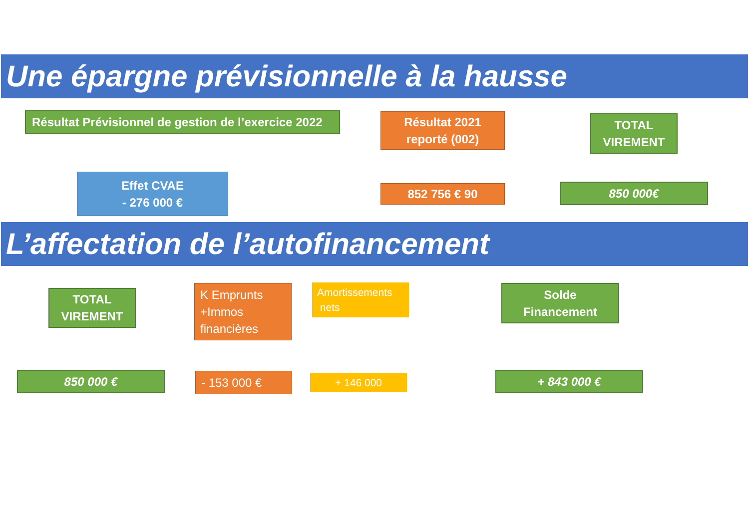Une épargne prévisionnelle à la hausse
Résultat Prévisionnel de gestion de l’exercice 2022
Résultat 2021
reporté (002)
TOTAL
VIREMENT
Effet CVAE
- 276 000 €
852 756 € 90 850 000€
L’affectation de l’autofinancement
TOTAL
VIREMENT
K Emprunts
+Immos
financières
Amortissements
nets
Solde
Financement
850 000 € - 153 000 € + 146 000 + 843 000 €